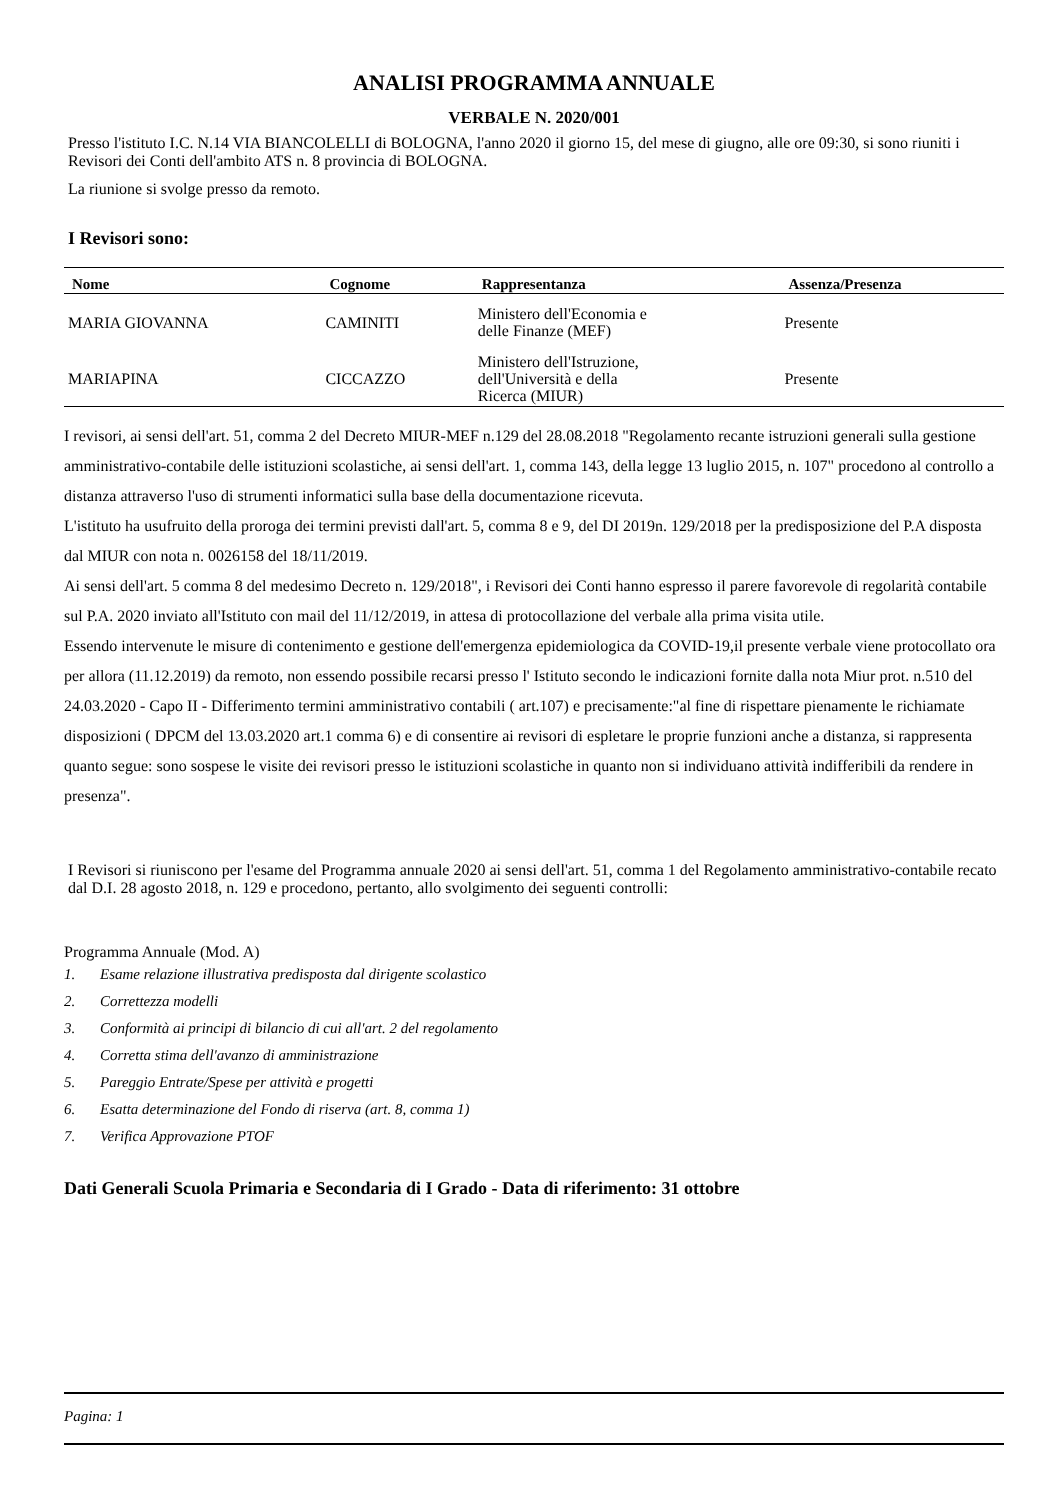ANALISI PROGRAMMA ANNUALE
VERBALE N. 2020/001
Presso l'istituto I.C. N.14 VIA BIANCOLELLI di BOLOGNA, l'anno 2020 il giorno 15, del mese di giugno, alle ore 09:30, si sono riuniti i Revisori dei Conti dell'ambito ATS n. 8 provincia di BOLOGNA.
La riunione si svolge presso da remoto.
I Revisori sono:
| Nome | Cognome | Rappresentanza | Assenza/Presenza |
| --- | --- | --- | --- |
| MARIA GIOVANNA | CAMINITI | Ministero dell'Economia e delle Finanze (MEF) | Presente |
| MARIAPINA | CICCAZZO | Ministero dell'Istruzione, dell'Università e della Ricerca (MIUR) | Presente |
I revisori, ai sensi dell'art. 51, comma 2 del Decreto MIUR-MEF n.129 del 28.08.2018 "Regolamento recante istruzioni generali sulla gestione amministrativo-contabile delle istituzioni scolastiche, ai sensi dell'art. 1, comma 143, della legge 13 luglio 2015, n. 107" procedono al controllo a distanza attraverso l'uso di strumenti informatici sulla base della documentazione ricevuta.
L'istituto ha usufruito della proroga dei termini previsti dall'art. 5, comma 8 e 9, del DI 2019n. 129/2018 per la predisposizione del P.A disposta dal MIUR con nota n. 0026158 del 18/11/2019.
Ai sensi dell'art. 5 comma 8 del medesimo Decreto n. 129/2018", i Revisori dei Conti hanno espresso il parere favorevole di regolarità contabile sul P.A. 2020 inviato all'Istituto con mail del 11/12/2019, in attesa di protocollazione del verbale alla prima visita utile.
Essendo intervenute le misure di contenimento e gestione dell'emergenza epidemiologica da COVID-19,il presente verbale viene protocollato ora per allora (11.12.2019) da remoto, non essendo possibile recarsi presso l' Istituto secondo le indicazioni fornite dalla nota Miur prot. n.510 del 24.03.2020 - Capo II - Differimento termini amministrativo contabili ( art.107) e precisamente:"al fine di rispettare pienamente le richiamate disposizioni ( DPCM del 13.03.2020 art.1 comma 6) e di consentire ai revisori di espletare le proprie funzioni anche a distanza, si rappresenta quanto segue: sono sospese le visite dei revisori presso le istituzioni scolastiche in quanto non si individuano attività indifferibili da rendere in presenza".
I Revisori si riuniscono per l'esame del Programma annuale 2020 ai sensi dell'art. 51, comma 1 del Regolamento amministrativo-contabile recato dal D.I. 28 agosto 2018, n. 129 e procedono, pertanto, allo svolgimento dei seguenti controlli:
Programma Annuale (Mod. A)
1. Esame relazione illustrativa predisposta dal dirigente scolastico
2. Correttezza modelli
3. Conformità ai principi di bilancio di cui all'art. 2 del regolamento
4. Corretta stima dell'avanzo di amministrazione
5. Pareggio Entrate/Spese per attività e progetti
6. Esatta determinazione del Fondo di riserva (art. 8, comma 1)
7. Verifica Approvazione PTOF
Dati Generali Scuola Primaria e Secondaria di I Grado - Data di riferimento: 31 ottobre
Pagina: 1